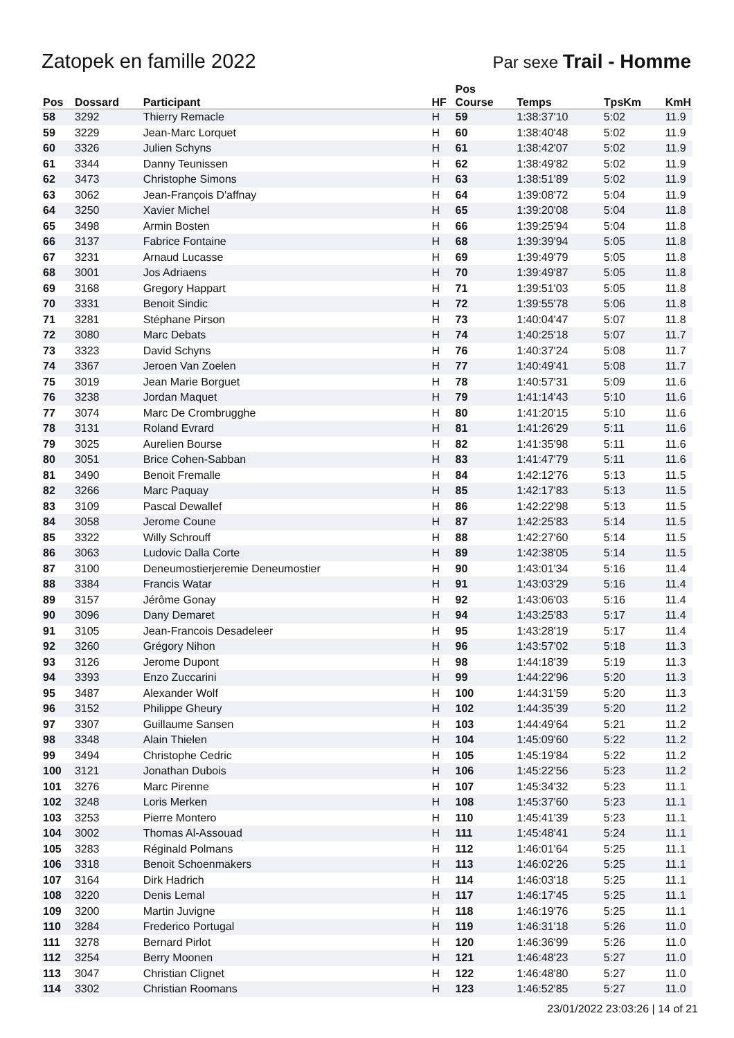Zatopek en famille 2022
Par sexe Trail - Homme
| Pos | Dossard | Participant | HF | Pos Course | Temps | TpsKm | KmH |
| --- | --- | --- | --- | --- | --- | --- | --- |
| 58 | 3292 | Thierry Remacle | H | 59 | 1:38:37'10 | 5:02 | 11.9 |
| 59 | 3229 | Jean-Marc Lorquet | H | 60 | 1:38:40'48 | 5:02 | 11.9 |
| 60 | 3326 | Julien Schyns | H | 61 | 1:38:42'07 | 5:02 | 11.9 |
| 61 | 3344 | Danny Teunissen | H | 62 | 1:38:49'82 | 5:02 | 11.9 |
| 62 | 3473 | Christophe Simons | H | 63 | 1:38:51'89 | 5:02 | 11.9 |
| 63 | 3062 | Jean-François D'affnay | H | 64 | 1:39:08'72 | 5:04 | 11.9 |
| 64 | 3250 | Xavier Michel | H | 65 | 1:39:20'08 | 5:04 | 11.8 |
| 65 | 3498 | Armin Bosten | H | 66 | 1:39:25'94 | 5:04 | 11.8 |
| 66 | 3137 | Fabrice Fontaine | H | 68 | 1:39:39'94 | 5:05 | 11.8 |
| 67 | 3231 | Arnaud Lucasse | H | 69 | 1:39:49'79 | 5:05 | 11.8 |
| 68 | 3001 | Jos Adriaens | H | 70 | 1:39:49'87 | 5:05 | 11.8 |
| 69 | 3168 | Gregory Happart | H | 71 | 1:39:51'03 | 5:05 | 11.8 |
| 70 | 3331 | Benoit Sindic | H | 72 | 1:39:55'78 | 5:06 | 11.8 |
| 71 | 3281 | Stéphane Pirson | H | 73 | 1:40:04'47 | 5:07 | 11.8 |
| 72 | 3080 | Marc Debats | H | 74 | 1:40:25'18 | 5:07 | 11.7 |
| 73 | 3323 | David Schyns | H | 76 | 1:40:37'24 | 5:08 | 11.7 |
| 74 | 3367 | Jeroen Van Zoelen | H | 77 | 1:40:49'41 | 5:08 | 11.7 |
| 75 | 3019 | Jean Marie Borguet | H | 78 | 1:40:57'31 | 5:09 | 11.6 |
| 76 | 3238 | Jordan Maquet | H | 79 | 1:41:14'43 | 5:10 | 11.6 |
| 77 | 3074 | Marc De Crombrugghe | H | 80 | 1:41:20'15 | 5:10 | 11.6 |
| 78 | 3131 | Roland Evrard | H | 81 | 1:41:26'29 | 5:11 | 11.6 |
| 79 | 3025 | Aurelien Bourse | H | 82 | 1:41:35'98 | 5:11 | 11.6 |
| 80 | 3051 | Brice Cohen-Sabban | H | 83 | 1:41:47'79 | 5:11 | 11.6 |
| 81 | 3490 | Benoit Fremalle | H | 84 | 1:42:12'76 | 5:13 | 11.5 |
| 82 | 3266 | Marc Paquay | H | 85 | 1:42:17'83 | 5:13 | 11.5 |
| 83 | 3109 | Pascal Dewallef | H | 86 | 1:42:22'98 | 5:13 | 11.5 |
| 84 | 3058 | Jerome Coune | H | 87 | 1:42:25'83 | 5:14 | 11.5 |
| 85 | 3322 | Willy Schrouff | H | 88 | 1:42:27'60 | 5:14 | 11.5 |
| 86 | 3063 | Ludovic Dalla Corte | H | 89 | 1:42:38'05 | 5:14 | 11.5 |
| 87 | 3100 | Deneumostierjeremie Deneumostier | H | 90 | 1:43:01'34 | 5:16 | 11.4 |
| 88 | 3384 | Francis Watar | H | 91 | 1:43:03'29 | 5:16 | 11.4 |
| 89 | 3157 | Jérôme Gonay | H | 92 | 1:43:06'03 | 5:16 | 11.4 |
| 90 | 3096 | Dany Demaret | H | 94 | 1:43:25'83 | 5:17 | 11.4 |
| 91 | 3105 | Jean-Francois Desadeleer | H | 95 | 1:43:28'19 | 5:17 | 11.4 |
| 92 | 3260 | Grégory Nihon | H | 96 | 1:43:57'02 | 5:18 | 11.3 |
| 93 | 3126 | Jerome Dupont | H | 98 | 1:44:18'39 | 5:19 | 11.3 |
| 94 | 3393 | Enzo Zuccarini | H | 99 | 1:44:22'96 | 5:20 | 11.3 |
| 95 | 3487 | Alexander Wolf | H | 100 | 1:44:31'59 | 5:20 | 11.3 |
| 96 | 3152 | Philippe Gheury | H | 102 | 1:44:35'39 | 5:20 | 11.2 |
| 97 | 3307 | Guillaume Sansen | H | 103 | 1:44:49'64 | 5:21 | 11.2 |
| 98 | 3348 | Alain Thielen | H | 104 | 1:45:09'60 | 5:22 | 11.2 |
| 99 | 3494 | Christophe Cedric | H | 105 | 1:45:19'84 | 5:22 | 11.2 |
| 100 | 3121 | Jonathan Dubois | H | 106 | 1:45:22'56 | 5:23 | 11.2 |
| 101 | 3276 | Marc Pirenne | H | 107 | 1:45:34'32 | 5:23 | 11.1 |
| 102 | 3248 | Loris Merken | H | 108 | 1:45:37'60 | 5:23 | 11.1 |
| 103 | 3253 | Pierre Montero | H | 110 | 1:45:41'39 | 5:23 | 11.1 |
| 104 | 3002 | Thomas Al-Assouad | H | 111 | 1:45:48'41 | 5:24 | 11.1 |
| 105 | 3283 | Réginald Polmans | H | 112 | 1:46:01'64 | 5:25 | 11.1 |
| 106 | 3318 | Benoit Schoenmakers | H | 113 | 1:46:02'26 | 5:25 | 11.1 |
| 107 | 3164 | Dirk Hadrich | H | 114 | 1:46:03'18 | 5:25 | 11.1 |
| 108 | 3220 | Denis Lemal | H | 117 | 1:46:17'45 | 5:25 | 11.1 |
| 109 | 3200 | Martin Juvigne | H | 118 | 1:46:19'76 | 5:25 | 11.1 |
| 110 | 3284 | Frederico Portugal | H | 119 | 1:46:31'18 | 5:26 | 11.0 |
| 111 | 3278 | Bernard Pirlot | H | 120 | 1:46:36'99 | 5:26 | 11.0 |
| 112 | 3254 | Berry Moonen | H | 121 | 1:46:48'23 | 5:27 | 11.0 |
| 113 | 3047 | Christian Clignet | H | 122 | 1:46:48'80 | 5:27 | 11.0 |
| 114 | 3302 | Christian Roomans | H | 123 | 1:46:52'85 | 5:27 | 11.0 |
23/01/2022 23:03:26 | 14 of 21